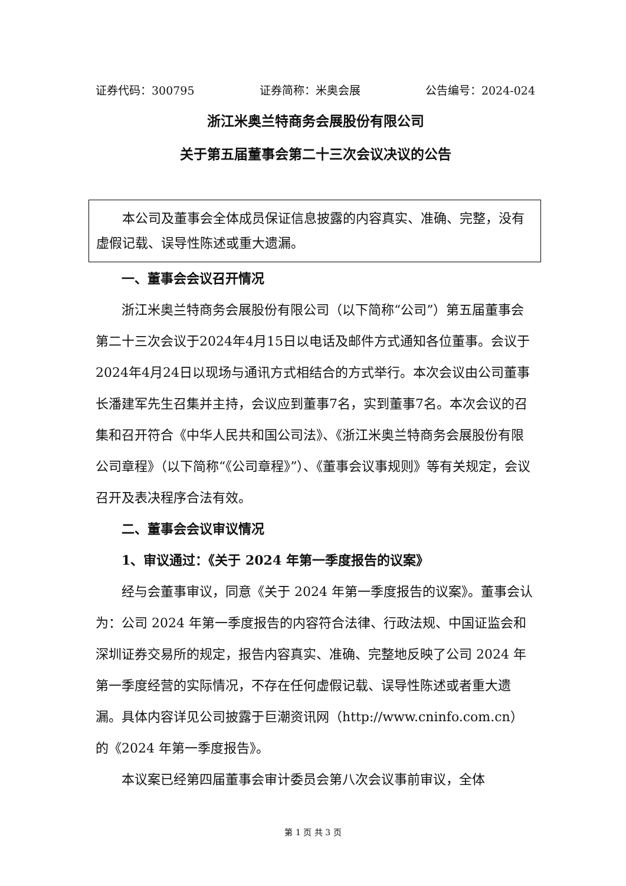证券代码：300795 证券简称：米奥会展 公告编号：2024-024
浙江米奥兰特商务会展股份有限公司
关于第五届董事会第二十三次会议决议的公告
本公司及董事会全体成员保证信息披露的内容真实、准确、完整，没有虚假记载、误导性陈述或重大遗漏。
一、董事会会议召开情况
浙江米奥兰特商务会展股份有限公司（以下简称“公司”）第五届董事会第二十三次会议于2024年4月15日以电话及邮件方式通知各位董事。会议于2024年4月24日以现场与通讯方式相结合的方式举行。本次会议由公司董事长潘建军先生召集并主持，会议应到董事7名，实到董事7名。本次会议的召集和召开符合《中华人民共和国公司法》、《浙江米奥兰特商务会展股份有限公司章程》（以下简称“《公司章程》”）、《董事会议事规则》等有关规定，会议召开及表决程序合法有效。
二、董事会会议审议情况
1、审议通过：《关于 2024 年第一季度报告的议案》
经与会董事审议，同意《关于 2024 年第一季度报告的议案》。董事会认为：公司 2024 年第一季度报告的内容符合法律、行政法规、中国证监会和深圳证券交易所的规定，报告内容真实、准确、完整地反映了公司 2024 年第一季度经营的实际情况，不存在任何虚假记载、误导性陈述或者重大遗漏。具体内容详见公司披露于巨潮资讯网（http://www.cninfo.com.cn）的《2024 年第一季度报告》。
本议案已经第四届董事会审计委员会第八次会议事前审议，全体
第 1 页 共 3 页